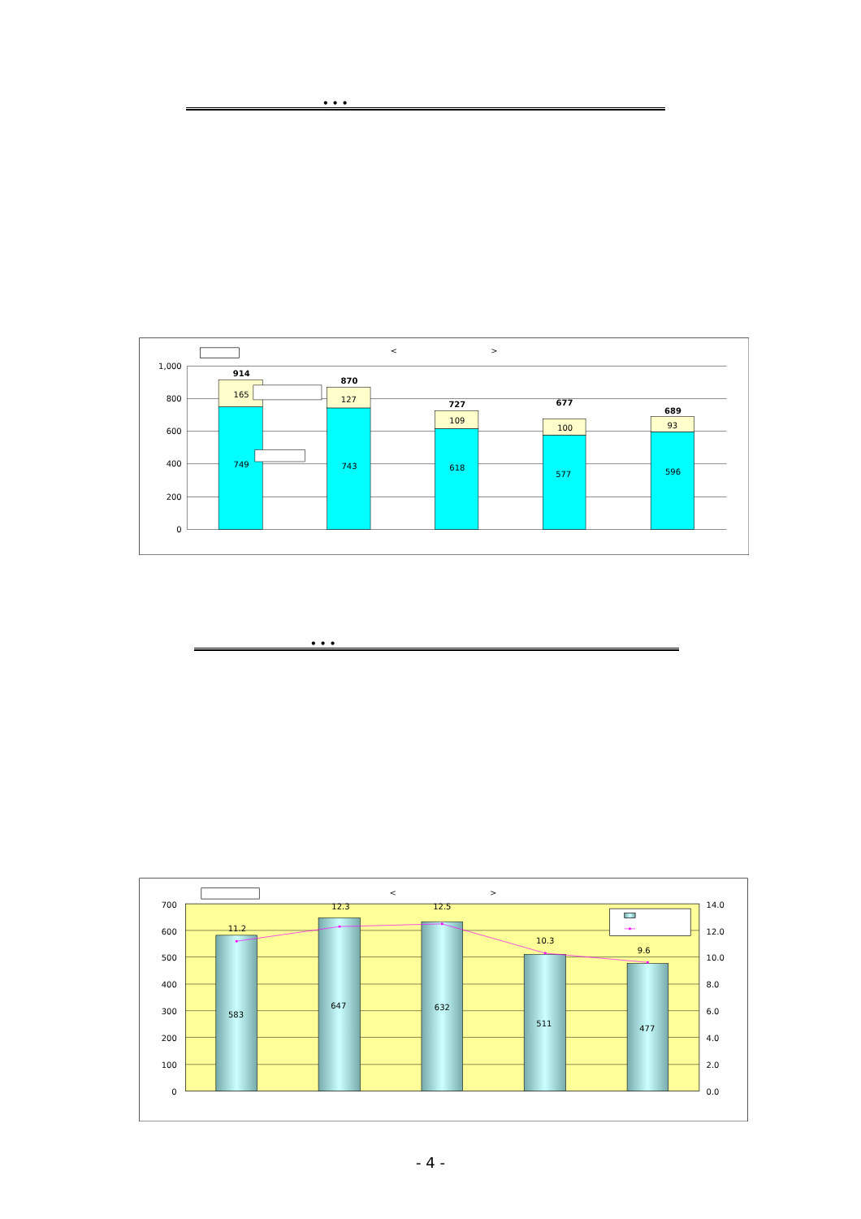• • •
<
>
1,000
800
600
400
200
0
914
165
749
870
127
743
727
109
618
677
100
577
689
93
596
• • •
<
>
700
600
500
400
300
200
100
0
14.0
12.0
10.0
8.0
6.0
4.0
2.0
0.0
11.2
12.3
12.5
10.3
9.6
583
647
632
511
477
- 4 -